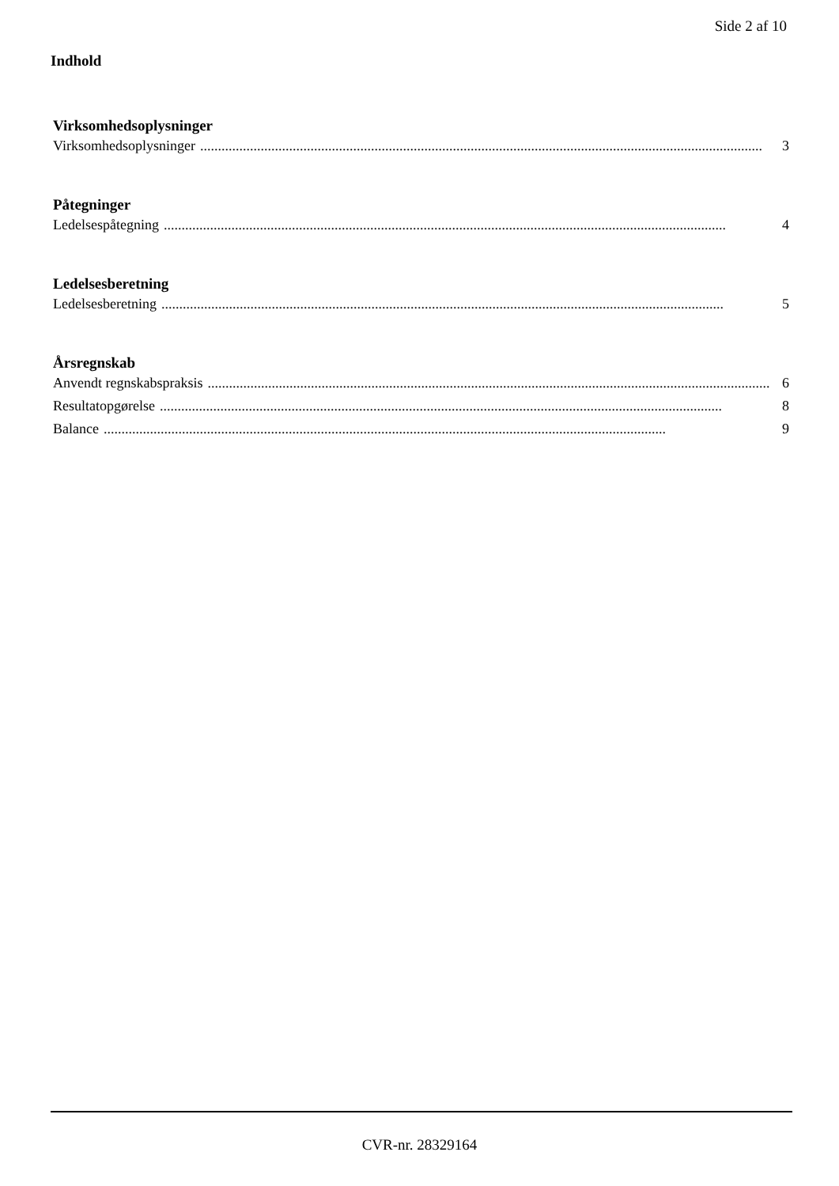Side 2 af 10
Indhold
Virksomhedsoplysninger
Virksomhedsoplysninger.............................................................................................................................................................. 3
Påtegninger
Ledelsespåtegning.............................................................................................................................................................. 4
Ledelsesberetning
Ledelsesberetning.............................................................................................................................................................. 5
Årsregnskab
Anvendt regnskabspraksis.............................................................................................................................................................. 6
Resultatopgørelse.............................................................................................................................................................. 8
Balance.............................................................................................................................................................. 9
CVR-nr. 28329164